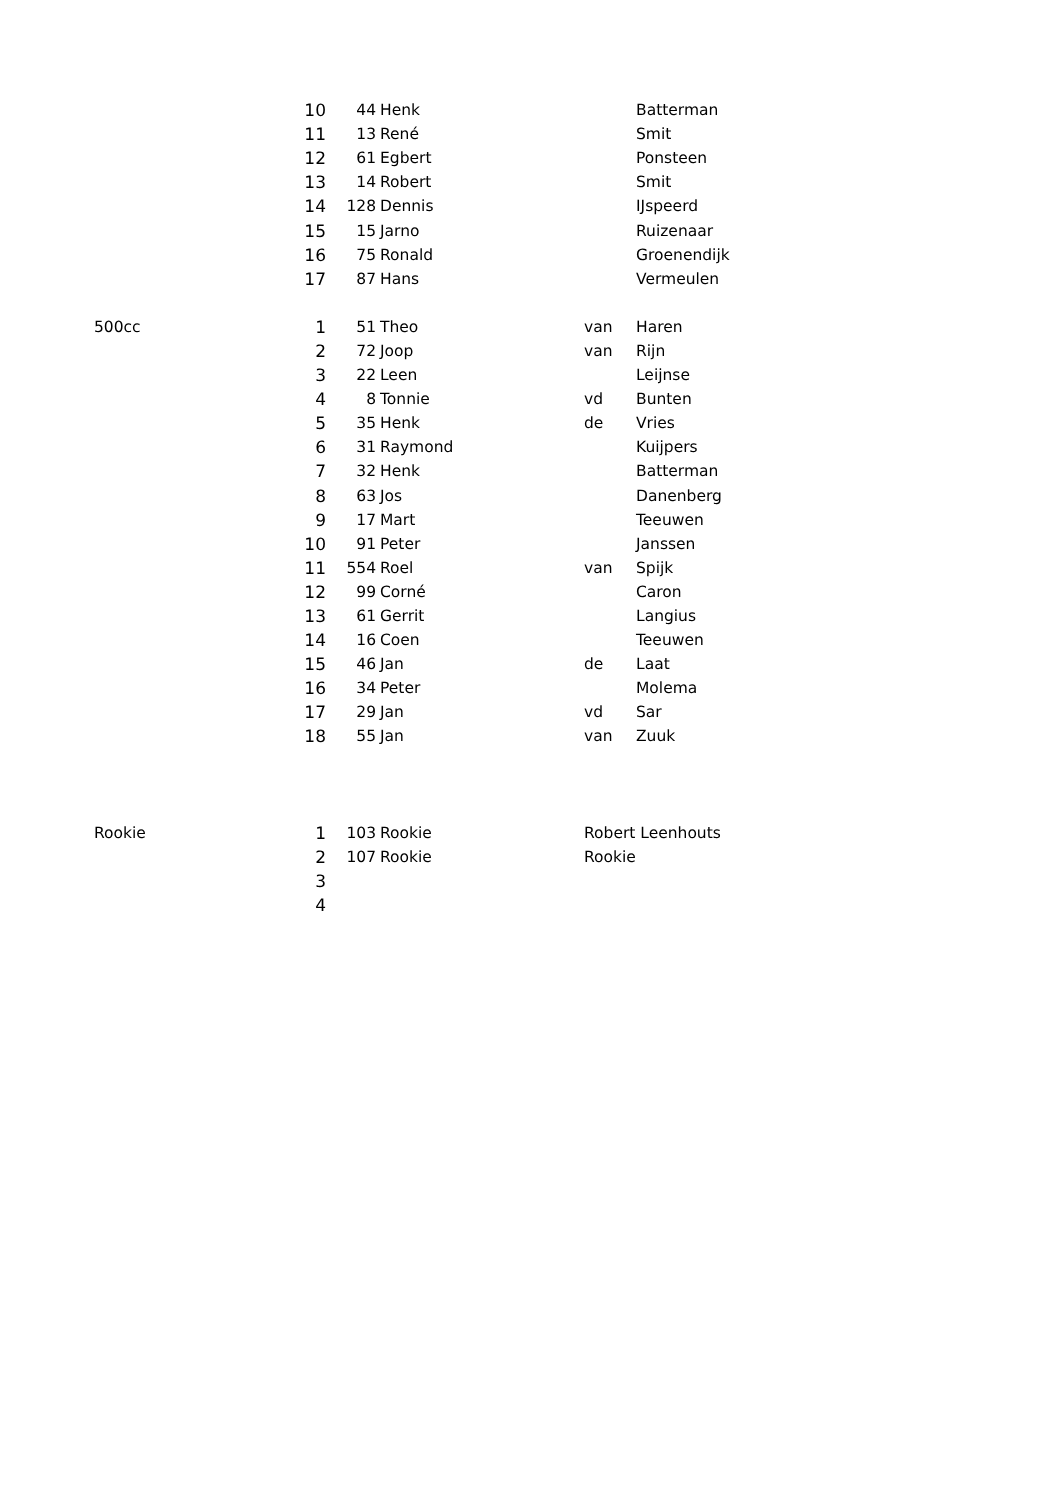| | 10 | 44 | Henk | | Batterman |
| | 11 | 13 | René | | Smit |
| | 12 | 61 | Egbert | | Ponsteen |
| | 13 | 14 | Robert | | Smit |
| | 14 | 128 | Dennis | | IJspeerd |
| | 15 | 15 | Jarno | | Ruizenaar |
| | 16 | 75 | Ronald | | Groenendijk |
| | 17 | 87 | Hans | | Vermeulen |
| 500cc | 1 | 51 | Theo | van | Haren |
| | 2 | 72 | Joop | van | Rijn |
| | 3 | 22 | Leen | | Leijnse |
| | 4 | 8 | Tonnie | vd | Bunten |
| | 5 | 35 | Henk | de | Vries |
| | 6 | 31 | Raymond | | Kuijpers |
| | 7 | 32 | Henk | | Batterman |
| | 8 | 63 | Jos | | Danenberg |
| | 9 | 17 | Mart | | Teeuwen |
| | 10 | 91 | Peter | | Janssen |
| | 11 | 554 | Roel | van | Spijk |
| | 12 | 99 | Corné | | Caron |
| | 13 | 61 | Gerrit | | Langius |
| | 14 | 16 | Coen | | Teeuwen |
| | 15 | 46 | Jan | de | Laat |
| | 16 | 34 | Peter | | Molema |
| | 17 | 29 | Jan | vd | Sar |
| | 18 | 55 | Jan | van | Zuuk |
| Rookie | 1 | 103 | Rookie | Robert Leenhouts | |
| | 2 | 107 | Rookie | Rookie | |
| | 3 | | | | |
| | 4 | | | | |